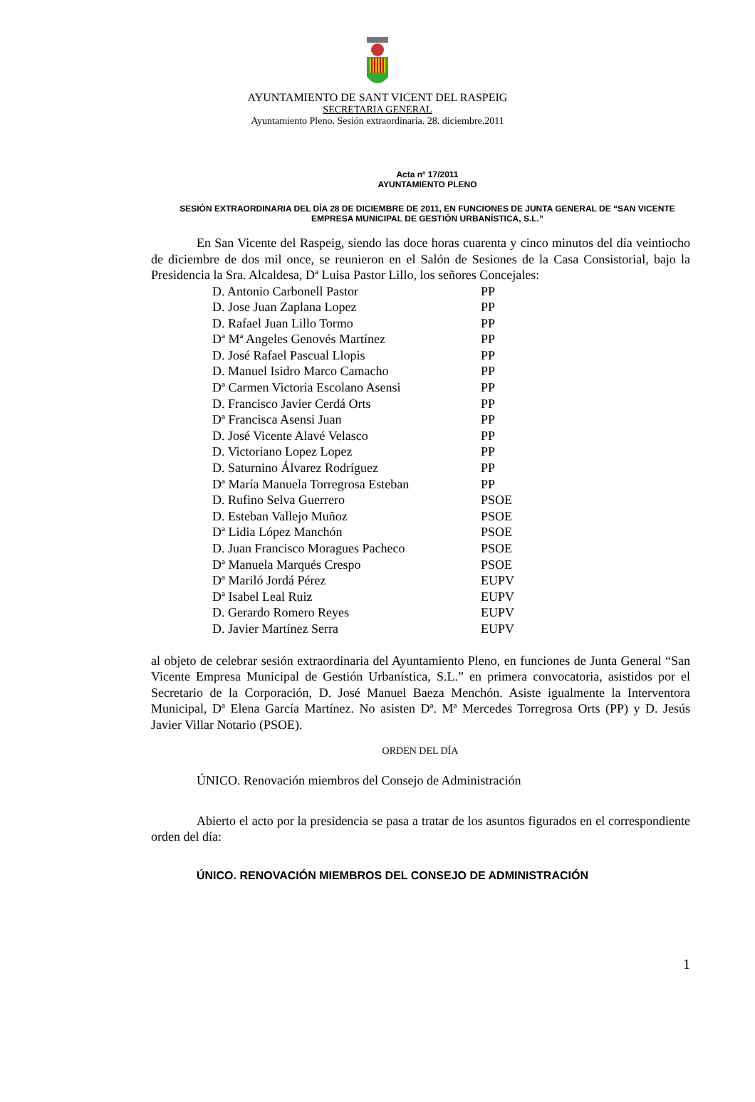AYUNTAMIENTO DE SANT VICENT DEL RASPEIG
SECRETARIA GENERAL
Ayuntamiento Pleno. Sesión extraordinaria. 28. diciembre.2011
Acta nº 17/2011
AYUNTAMIENTO PLENO
SESIÓN EXTRAORDINARIA DEL DÍA 28 DE DICIEMBRE DE 2011, EN FUNCIONES DE JUNTA GENERAL DE “SAN VICENTE EMPRESA MUNICIPAL DE GESTIÓN URBANÍSTICA, S.L.”
En San Vicente del Raspeig, siendo las doce horas cuarenta y cinco minutos del día veintiocho de diciembre de dos mil once, se reunieron en el Salón de Sesiones de la Casa Consistorial, bajo la Presidencia la Sra. Alcaldesa, Dª Luisa Pastor Lillo, los señores Concejales:
| D. Antonio Carbonell Pastor | PP |
| D. Jose Juan Zaplana Lopez | PP |
| D. Rafael Juan Lillo Tormo | PP |
| Dª Mª Angeles Genovés Martínez | PP |
| D. José Rafael Pascual Llopis | PP |
| D. Manuel Isidro Marco Camacho | PP |
| Dª Carmen Victoria Escolano Asensi | PP |
| D. Francisco Javier Cerdá Orts | PP |
| Dª Francisca Asensi Juan | PP |
| D. José Vicente Alavé Velasco | PP |
| D. Victoriano Lopez Lopez | PP |
| D. Saturnino Álvarez Rodríguez | PP |
| Dª María Manuela Torregrosa Esteban | PP |
| D. Rufino Selva Guerrero | PSOE |
| D. Esteban Vallejo Muñoz | PSOE |
| Dª Lidia López Manchón | PSOE |
| D. Juan Francisco Moragues Pacheco | PSOE |
| Dª Manuela Marqués Crespo | PSOE |
| Dª Mariló Jordá Pérez | EUPV |
| Dª Isabel Leal Ruiz | EUPV |
| D. Gerardo Romero Reyes | EUPV |
| D. Javier Martínez Serra | EUPV |
al objeto de celebrar sesión extraordinaria del Ayuntamiento Pleno, en funciones de Junta General “San Vicente Empresa Municipal de Gestión Urbanística, S.L.” en primera convocatoria, asistidos por el Secretario de la Corporación, D. José Manuel Baeza Menchón. Asiste igualmente la Interventora Municipal, Dª Elena García Martínez. No asisten Dª. Mª Mercedes Torregrosa Orts (PP) y D. Jesús Javier Villar Notario (PSOE).
ORDEN DEL DÍA
ÚNICO. Renovación miembros del Consejo de Administración
Abierto el acto por la presidencia se pasa a tratar de los asuntos figurados en el correspondiente orden del día:
ÚNICO. RENOVACIÓN MIEMBROS DEL CONSEJO DE ADMINISTRACIÓN
1